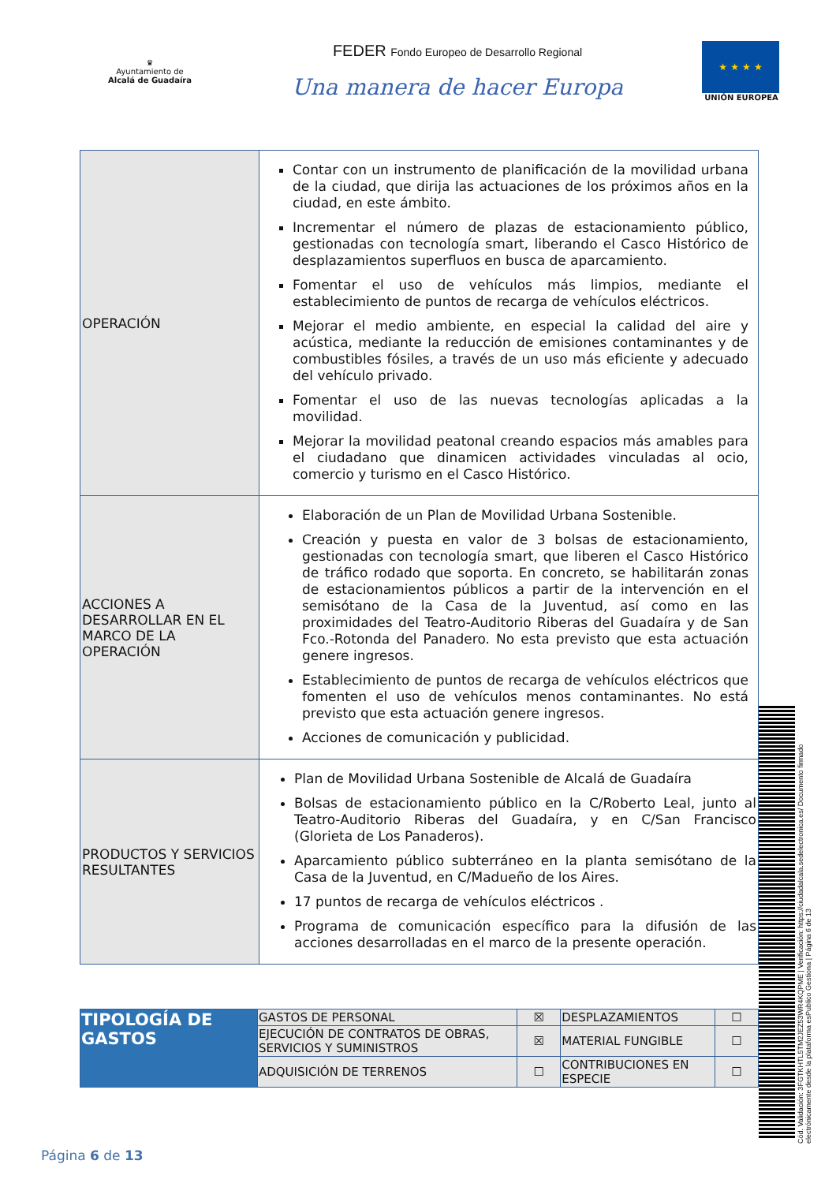♛
Ayuntamiento de
Alcalá de Guadaíra
FEDER Fondo Europeo de Desarrollo Regional
Una manera de hacer Europa
★ ★ ★ ★
UNIÓN EUROPEA
| OPERACIÓN | Contar con un instrumento de planificación de la movilidad urbana de la ciudad, que dirija las actuaciones de los próximos años en la ciudad, en este ámbito. Incrementar el número de plazas de estacionamiento público, gestionadas con tecnología smart, liberando el Casco Histórico de desplazamientos superfluos en busca de aparcamiento. Fomentar el uso de vehículos más limpios, mediante el establecimiento de puntos de recarga de vehículos eléctricos. Mejorar el medio ambiente, en especial la calidad del aire y acústica, mediante la reducción de emisiones contaminantes y de combustibles fósiles, a través de un uso más eficiente y adecuado del vehículo privado. Fomentar el uso de las nuevas tecnologías aplicadas a la movilidad. Mejorar la movilidad peatonal creando espacios más amables para el ciudadano que dinamicen actividades vinculadas al ocio, comercio y turismo en el Casco Histórico. |
| ACCIONES A DESARROLLAR EN EL MARCO DE LA OPERACIÓN | Elaboración de un Plan de Movilidad Urbana Sostenible. Creación y puesta en valor de 3 bolsas de estacionamiento, gestionadas con tecnología smart, que liberen el Casco Histórico de tráfico rodado que soporta. En concreto, se habilitarán zonas de estacionamientos públicos a partir de la intervención en el semisótano de la Casa de la Juventud, así como en las proximidades del Teatro-Auditorio Riberas del Guadaíra y de San Fco.-Rotonda del Panadero. No esta previsto que esta actuación genere ingresos. Establecimiento de puntos de recarga de vehículos eléctricos que fomenten el uso de vehículos menos contaminantes. No está previsto que esta actuación genere ingresos. Acciones de comunicación y publicidad. |
| PRODUCTOS Y SERVICIOS RESULTANTES | Plan de Movilidad Urbana Sostenible de Alcalá de Guadaíra Bolsas de estacionamiento público en la C/Roberto Leal, junto al Teatro-Auditorio Riberas del Guadaíra, y en C/San Francisco (Glorieta de Los Panaderos). Aparcamiento público subterráneo en la planta semisótano de la Casa de la Juventud, en C/Madueño de los Aires. 17 puntos de recarga de vehículos eléctricos . Programa de comunicación específico para la difusión de las acciones desarrolladas en el marco de la presente operación. |
| TIPOLOGÍA DE GASTOS | GASTOS DE PERSONAL | ☒ | DESPLAZAMIENTOS | ☐ |
| | EJECUCIÓN DE CONTRATOS DE OBRAS, SERVICIOS Y SUMINISTROS | ☒ | MATERIAL FUNGIBLE | ☐ |
| | ADQUISICIÓN DE TERRENOS | ☐ | CONTRIBUCIONES EN ESPECIE | ☐ |
Cód. Validación: 3FGTKHTL5TM2JEZ53WR4KQPME | Verificación: https://ciudadalcala.sedelectronica.es/ Documento firmado electrónicamente desde la plataforma esPublico Gestiona | Página 6 de 13
Página 6 de 13